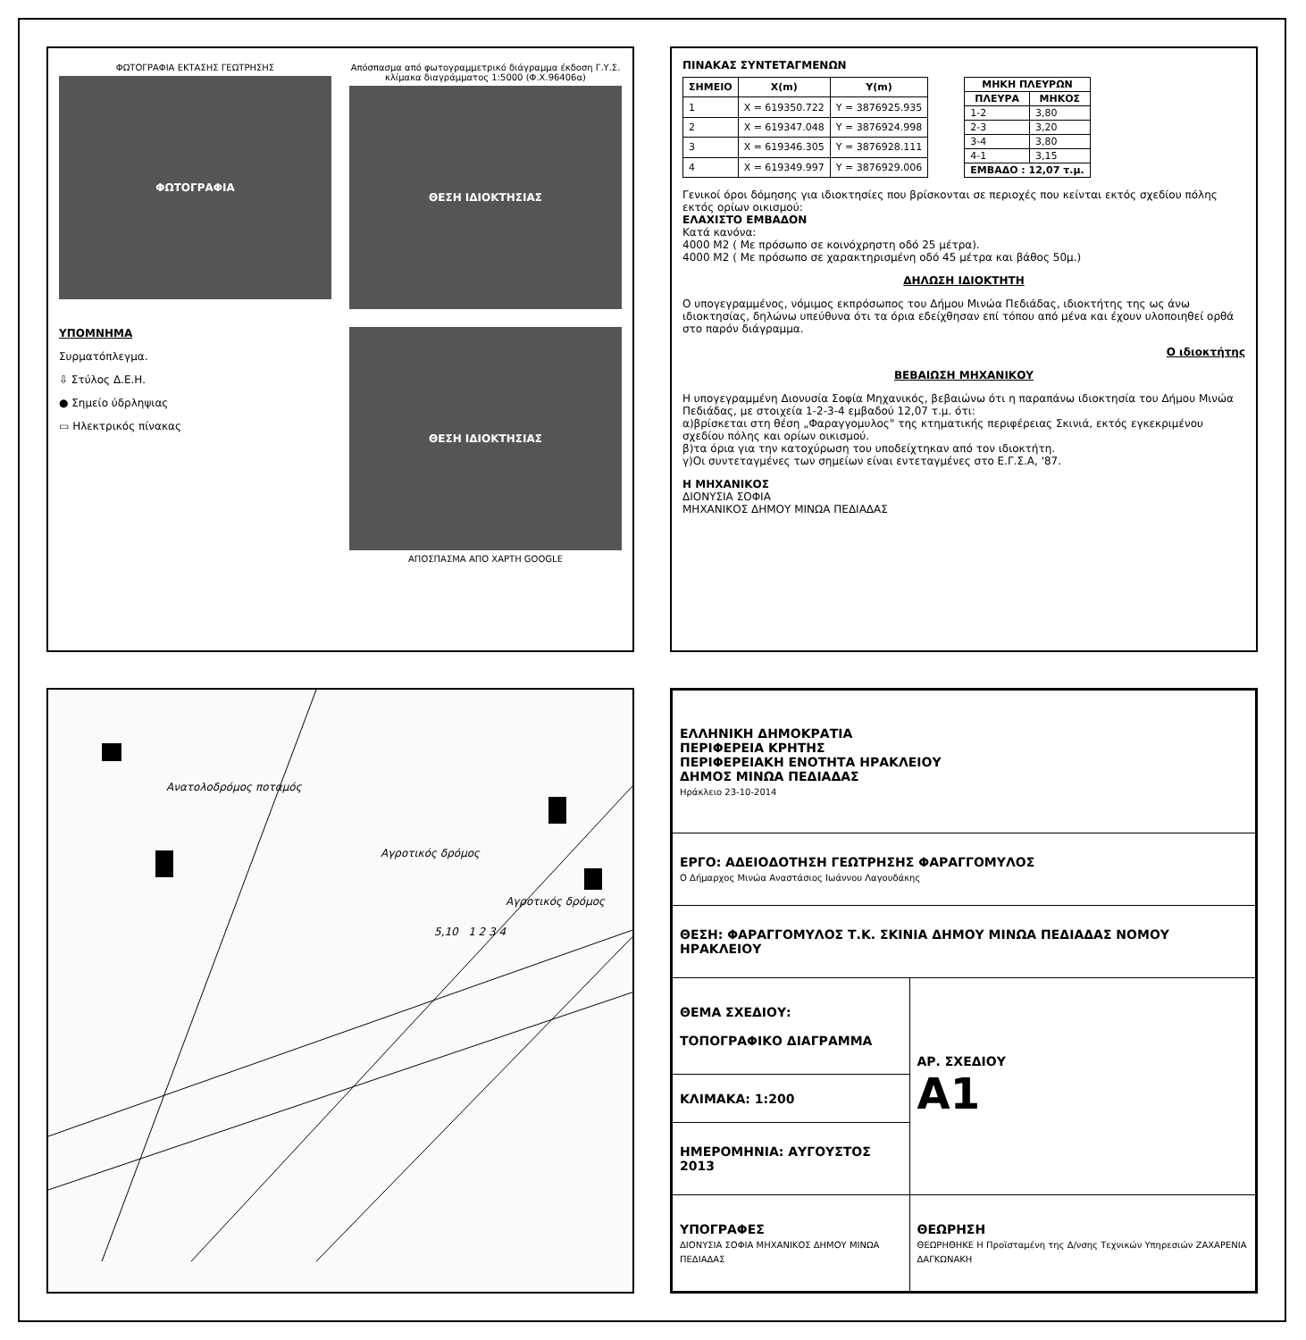ΦΩΤΟΓΡΑΦΙΑ ΕΚΤΑΣΗΣ ΓΕΩΤΡΗΣΗΣ
ΦΩΤΟΓΡΑΦΙΑ
Απόσπασμα από φωτογραμμετρικό διάγραμμα έκδοση Γ.Υ.Σ. κλίμακα διαγράμματος 1:5000 (Φ.Χ.96406α)
ΘΕΣΗ ΙΔΙΟΚΤΗΣΙΑΣ
ΥΠΟΜΝΗΜΑ
Συρματόπλεγμα.
⇩ Στύλος Δ.Ε.Η.
● Σημείο ύδρληψιας
▭ Ηλεκτρικός πίνακας
ΘΕΣΗ ΙΔΙΟΚΤΗΣΙΑΣ
ΑΠΟΣΠΑΣΜΑ ΑΠΟ ΧΑΡΤΗ GOOGLE
ΠΙΝΑΚΑΣ ΣΥΝΤΕΤΑΓΜΕΝΩΝ
| ΣΗΜΕΙΟ | X(m) | Y(m) |
| --- | --- | --- |
| 1 | X = 619350.722 | Y = 3876925.935 |
| 2 | X = 619347.048 | Y = 3876924.998 |
| 3 | X = 619346.305 | Y = 3876928.111 |
| 4 | X = 619349.997 | Y = 3876929.006 |
| ΜΗΚΗ ΠΛΕΥΡΩΝ | |
| --- | --- |
| ΠΛΕΥΡΑ | ΜΗΚΟΣ |
| 1-2 | 3,80 |
| 2-3 | 3,20 |
| 3-4 | 3,80 |
| 4-1 | 3,15 |
| ΕΜΒΑΔΟ : 12,07 τ.μ. | |
Γενικοί όροι δόμησης για ιδιοκτησίες που βρίσκονται σε περιοχές που κείνται εκτός σχεδίου πόλης εκτός ορίων οικισμού:
ΕΛΑΧΙΣΤΟ ΕΜΒΑΔΟΝ
Κατά κανόνα:
4000 Μ2 ( Με πρόσωπο σε κοινόχρηστη οδό 25 μέτρα).
4000 Μ2 ( Με πρόσωπο σε χαρακτηρισμένη οδό 45 μέτρα και βάθος 50μ.)
ΔΗΛΩΣΗ ΙΔΙΟΚΤΗΤΗ
Ο υπογεγραμμένος, νόμιμος εκπρόσωπος του Δήμου Μινώα Πεδιάδας, ιδιοκτήτης της ως άνω ιδιοκτησίας, δηλώνω υπεύθυνα ότι τα όρια εδείχθησαν επί τόπου από μένα και έχουν υλοποιηθεί ορθά στο παρόν διάγραμμα.
Ο ιδιοκτήτης
ΒΕΒΑΙΩΣΗ ΜΗΧΑΝΙΚΟΥ
Η υπογεγραμμένη Διονυσία Σοφία Μηχανικός, βεβαιώνω ότι η παραπάνω ιδιοκτησία του Δήμου Μινώα Πεδιάδας, με στοιχεία 1-2-3-4 εμβαδού 12,07 τ.μ. ότι:
α)βρίσκεται στη θέση „Φαραγγομυλος" της κτηματικής περιφέρειας Σκινιά, εκτός εγκεκριμένου σχεδίου πόλης και ορίων οικισμού.
β)τα όρια για την κατοχύρωση του υποδείχτηκαν από τον ιδιοκτήτη.
γ)Οι συντεταγμένες των σημείων είναι εντεταγμένες στο Ε.Γ.Σ.Α, '87.
Η ΜΗΧΑΝΙΚΟΣ
ΔΙΟΝΥΣΙΑ ΣΟΦΙΑ
ΜΗΧΑΝΙΚΟΣ ΔΗΜΟΥ ΜΙΝΩΑ ΠΕΔΙΑΔΑΣ
Ανατολοδρόμος ποταμός
Αγροτικός δρόμος
Αγροτικός δρόμος
5,10 1 2 3 4
| ΕΛΛΗΝΙΚΗ ΔΗΜΟΚΡΑΤΙΑ ΠΕΡΙΦΕΡΕΙΑ ΚΡΗΤΗΣ ΠΕΡΙΦΕΡΕΙΑΚΗ ΕΝΟΤΗΤΑ ΗΡΑΚΛΕΙΟΥ ΔΗΜΟΣ ΜΙΝΩΑ ΠΕΔΙΑΔΑΣ Ηράκλειο 23-10-2014 | |
| ΕΡΓΟ: ΑΔΕΙΟΔΟΤΗΣΗ ΓΕΩΤΡΗΣΗΣ ΦΑΡΑΓΓΟΜΥΛΟΣ Ο Δήμαρχος Μινώα Αναστάσιος Ιωάννου Λαγουδάκης | |
| ΘΕΣΗ: ΦΑΡΑΓΓΟΜΥΛΟΣ Τ.Κ. ΣΚΙΝΙΑ ΔΗΜΟΥ ΜΙΝΩΑ ΠΕΔΙΑΔΑΣ ΝΟΜΟΥ ΗΡΑΚΛΕΙΟΥ | |
| ΘΕΜΑ ΣΧΕΔΙΟΥ: ΤΟΠΟΓΡΑΦΙΚΟ ΔΙΑΓΡΑΜΜΑ | ΑΡ. ΣΧΕΔΙΟΥ Α1 |
| ΚΛΙΜΑΚΑ: 1:200 | |
| ΗΜΕΡΟΜΗΝΙΑ: ΑΥΓΟΥΣΤΟΣ 2013 | |
| ΥΠΟΓΡΑΦΕΣ ΔΙΟΝΥΣΙΑ ΣΟΦΙΑ ΜΗΧΑΝΙΚΟΣ ΔΗΜΟΥ ΜΙΝΩΑ ΠΕΔΙΑΔΑΣ | ΘΕΩΡΗΣΗ ΘΕΩΡΗΘΗΚΕ Η Προϊσταμένη της Δ/νσης Τεχνικών Υπηρεσιών ΖΑΧΑΡΕΝΙΑ ΔΑΓΚΩΝΑΚΗ |